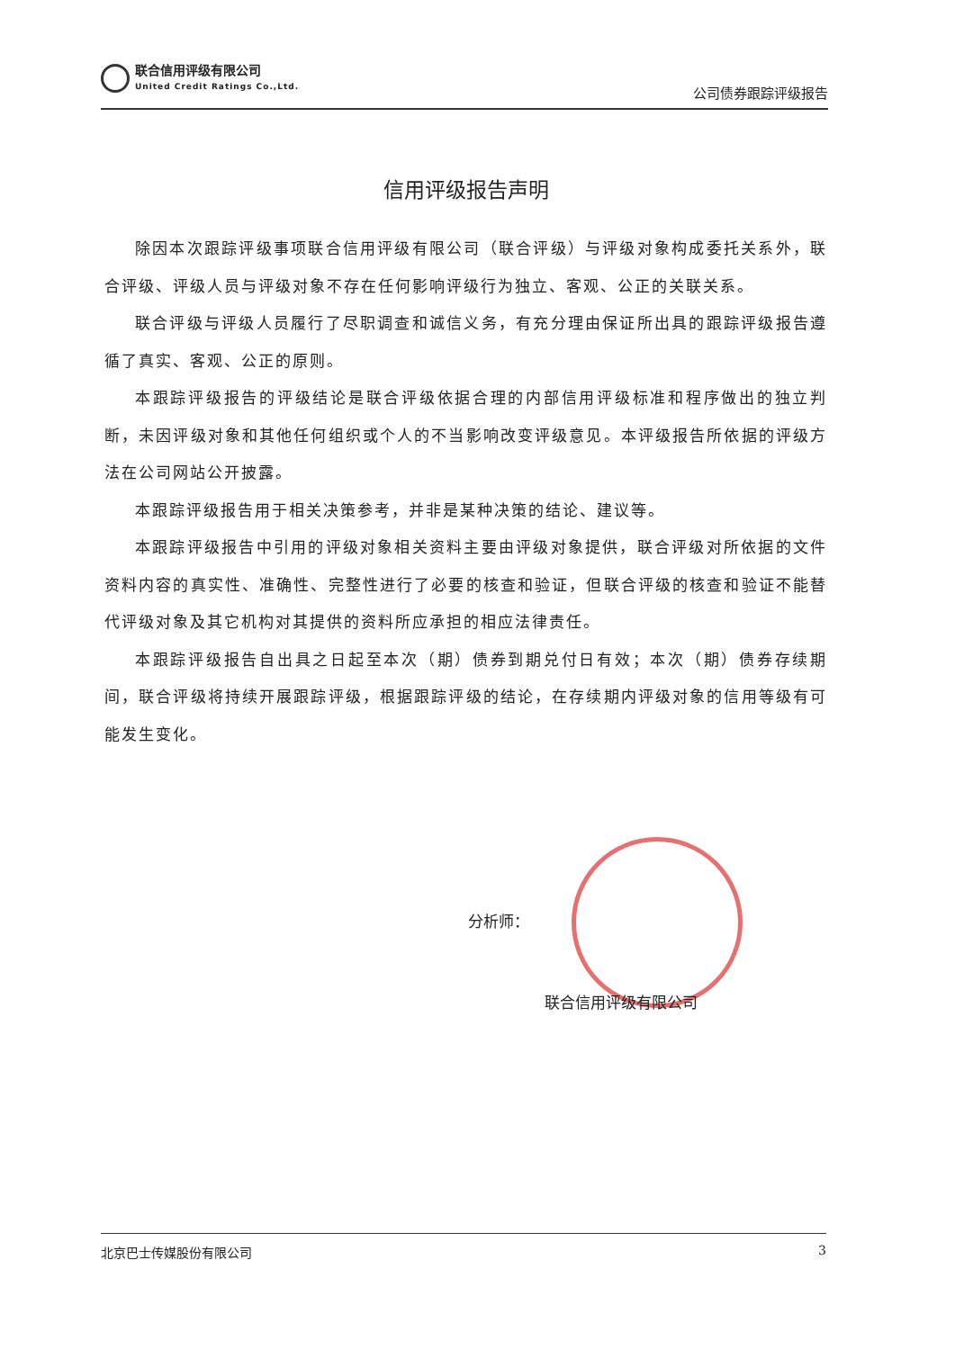联合信用评级有限公司
United Credit Ratings Co.,Ltd.
公司债券跟踪评级报告
信用评级报告声明
除因本次跟踪评级事项联合信用评级有限公司（联合评级）与评级对象构成委托关系外，联合评级、评级人员与评级对象不存在任何影响评级行为独立、客观、公正的关联关系。
联合评级与评级人员履行了尽职调查和诚信义务，有充分理由保证所出具的跟踪评级报告遵循了真实、客观、公正的原则。
本跟踪评级报告的评级结论是联合评级依据合理的内部信用评级标准和程序做出的独立判断，未因评级对象和其他任何组织或个人的不当影响改变评级意见。本评级报告所依据的评级方法在公司网站公开披露。
本跟踪评级报告用于相关决策参考，并非是某种决策的结论、建议等。
本跟踪评级报告中引用的评级对象相关资料主要由评级对象提供，联合评级对所依据的文件资料内容的真实性、准确性、完整性进行了必要的核查和验证，但联合评级的核查和验证不能替代评级对象及其它机构对其提供的资料所应承担的相应法律责任。
本跟踪评级报告自出具之日起至本次（期）债券到期兑付日有效；本次（期）债券存续期间，联合评级将持续开展跟踪评级，根据跟踪评级的结论，在存续期内评级对象的信用等级有可能发生变化。
分析师：
联合信用评级有限公司
北京巴士传媒股份有限公司 3